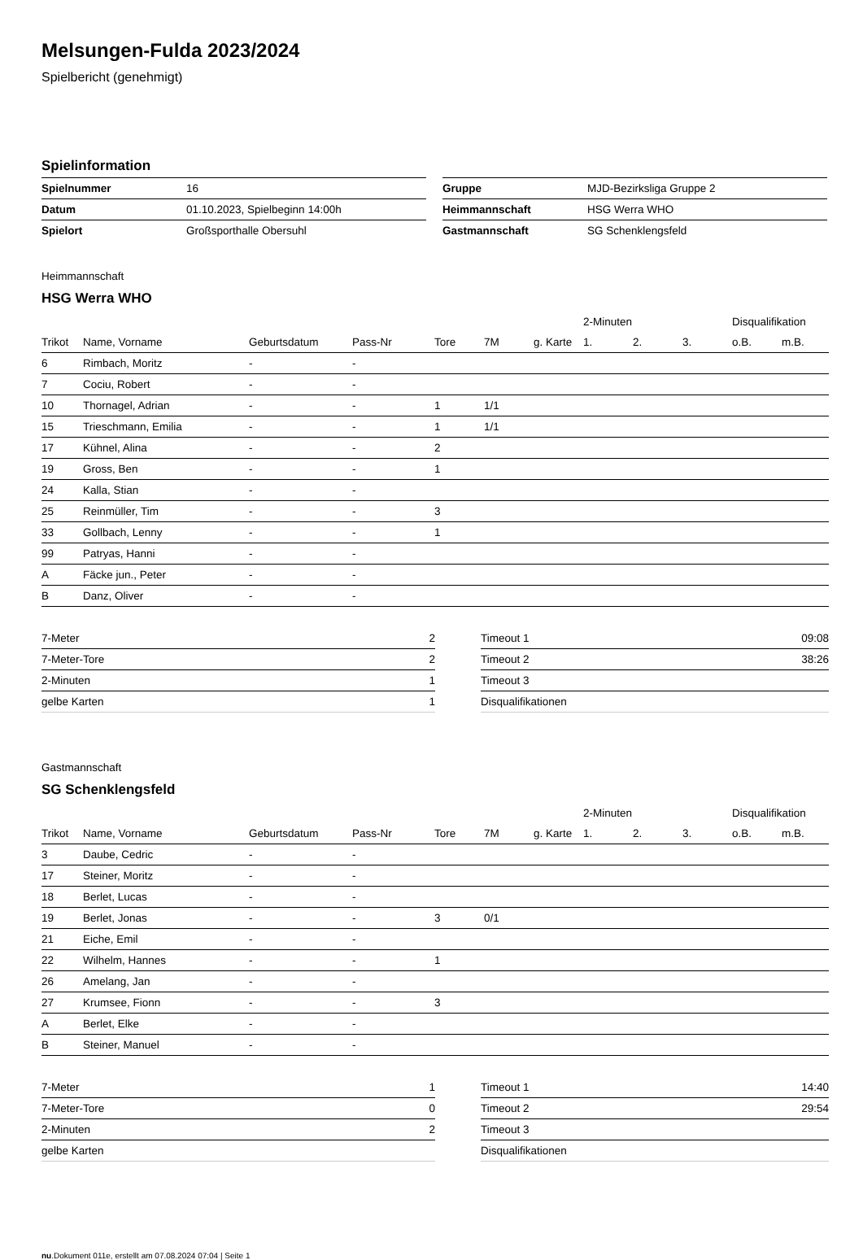Melsungen-Fulda 2023/2024
Spielbericht (genehmigt)
Spielinformation
| Spielnummer | 16 |
| Datum | 01.10.2023, Spielbeginn 14:00h |
| Spielort | Großsporthalle Obersuhl |
| Gruppe | MJD-Bezirksliga Gruppe 2 |
| Heimmannschaft | HSG Werra WHO |
| Gastmannschaft | SG Schenklengsfeld |
Heimmannschaft
HSG Werra WHO
| | | | | | | | 2-Minuten | | | Disqualifikation | |
| --- | --- | --- | --- | --- | --- | --- | --- | --- | --- | --- | --- |
| Trikot | Name, Vorname | Geburtsdatum | Pass-Nr | Tore | 7M | g. Karte | 1. | 2. | 3. | o.B. | m.B. |
| 6 | Rimbach, Moritz | - | - | | | | | | | | |
| 7 | Cociu, Robert | - | - | | | | | | | | |
| 10 | Thornagel, Adrian | - | - | 1 | 1/1 | | | | | | |
| 15 | Trieschmann, Emilia | - | - | 1 | 1/1 | | | | | | |
| 17 | Kühnel, Alina | - | - | 2 | | | | | | | |
| 19 | Gross, Ben | - | - | 1 | | | | | | | |
| 24 | Kalla, Stian | - | - | | | | | | | | |
| 25 | Reinmüller, Tim | - | - | 3 | | | | | | | |
| 33 | Gollbach, Lenny | - | - | 1 | | | | | | | |
| 99 | Patryas, Hanni | - | - | | | | | | | | |
| A | Fäcke jun., Peter | - | - | | | | | | | | |
| B | Danz, Oliver | - | - | | | | | | | | |
| 7-Meter | 2 |
| 7-Meter-Tore | 2 |
| 2-Minuten | 1 |
| gelbe Karten | 1 |
| Timeout 1 | 09:08 |
| Timeout 2 | 38:26 |
| Timeout 3 | |
| Disqualifikationen | |
Gastmannschaft
SG Schenklengsfeld
| | | | | | | | 2-Minuten | | | Disqualifikation | |
| --- | --- | --- | --- | --- | --- | --- | --- | --- | --- | --- | --- |
| Trikot | Name, Vorname | Geburtsdatum | Pass-Nr | Tore | 7M | g. Karte | 1. | 2. | 3. | o.B. | m.B. |
| 3 | Daube, Cedric | - | - | | | | | | | | |
| 17 | Steiner, Moritz | - | - | | | | | | | | |
| 18 | Berlet, Lucas | - | - | | | | | | | | |
| 19 | Berlet, Jonas | - | - | 3 | 0/1 | | | | | | |
| 21 | Eiche, Emil | - | - | | | | | | | | |
| 22 | Wilhelm, Hannes | - | - | 1 | | | | | | | |
| 26 | Amelang, Jan | - | - | | | | | | | | |
| 27 | Krumsee, Fionn | - | - | 3 | | | | | | | |
| A | Berlet, Elke | - | - | | | | | | | | |
| B | Steiner, Manuel | - | - | | | | | | | | |
| 7-Meter | 1 |
| 7-Meter-Tore | 0 |
| 2-Minuten | 2 |
| gelbe Karten | |
| Timeout 1 | 14:40 |
| Timeout 2 | 29:54 |
| Timeout 3 | |
| Disqualifikationen | |
nu.Dokument 011e, erstellt am 07.08.2024 07:04 | Seite 1